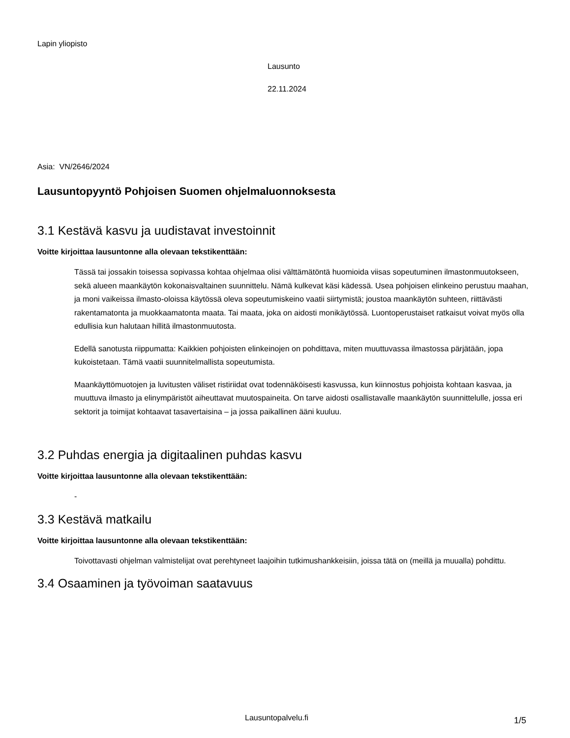Lapin yliopisto
Lausunto
22.11.2024
Asia: VN/2646/2024
Lausuntopyyntö Pohjoisen Suomen ohjelmaluonnoksesta
3.1 Kestävä kasvu ja uudistavat investoinnit
Voitte kirjoittaa lausuntonne alla olevaan tekstikenttään:
Tässä tai jossakin toisessa sopivassa kohtaa ohjelmaa olisi välttämätöntä huomioida viisas sopeutuminen ilmastonmuutokseen, sekä alueen maankäytön kokonaisvaltainen suunnittelu. Nämä kulkevat käsi kädessä. Usea pohjoisen elinkeino perustuu maahan, ja moni vaikeissa ilmasto-oloissa käytössä oleva sopeutumiskeino vaatii siirtymistä; joustoa maankäytön suhteen, riittävästi rakentamatonta ja muokkaamatonta maata. Tai maata, joka on aidosti monikäytössä. Luontoperustaiset ratkaisut voivat myös olla edullisia kun halutaan hillitä ilmastonmuutosta.
Edellä sanotusta riippumatta: Kaikkien pohjoisten elinkeinojen on pohdittava, miten muuttuvassa ilmastossa pärjätään, jopa kukoistetaan. Tämä vaatii suunnitelmallista sopeutumista.
Maankäyttömuotojen ja luvitusten väliset ristiriidat ovat todennäköisesti kasvussa, kun kiinnostus pohjoista kohtaan kasvaa, ja muuttuva ilmasto ja elinympäristöt aiheuttavat muutospaineita. On tarve aidosti osallistavalle maankäytön suunnittelulle, jossa eri sektorit ja toimijat kohtaavat tasavertaisina – ja jossa paikallinen ääni kuuluu.
3.2 Puhdas energia ja digitaalinen puhdas kasvu
Voitte kirjoittaa lausuntonne alla olevaan tekstikenttään:
-
3.3 Kestävä matkailu
Voitte kirjoittaa lausuntonne alla olevaan tekstikenttään:
Toivottavasti ohjelman valmistelijat ovat perehtyneet laajoihin tutkimushankkeisiin, joissa tätä on (meillä ja muualla) pohdittu.
3.4 Osaaminen ja työvoiman saatavuus
Lausuntopalvelu.fi 1/5